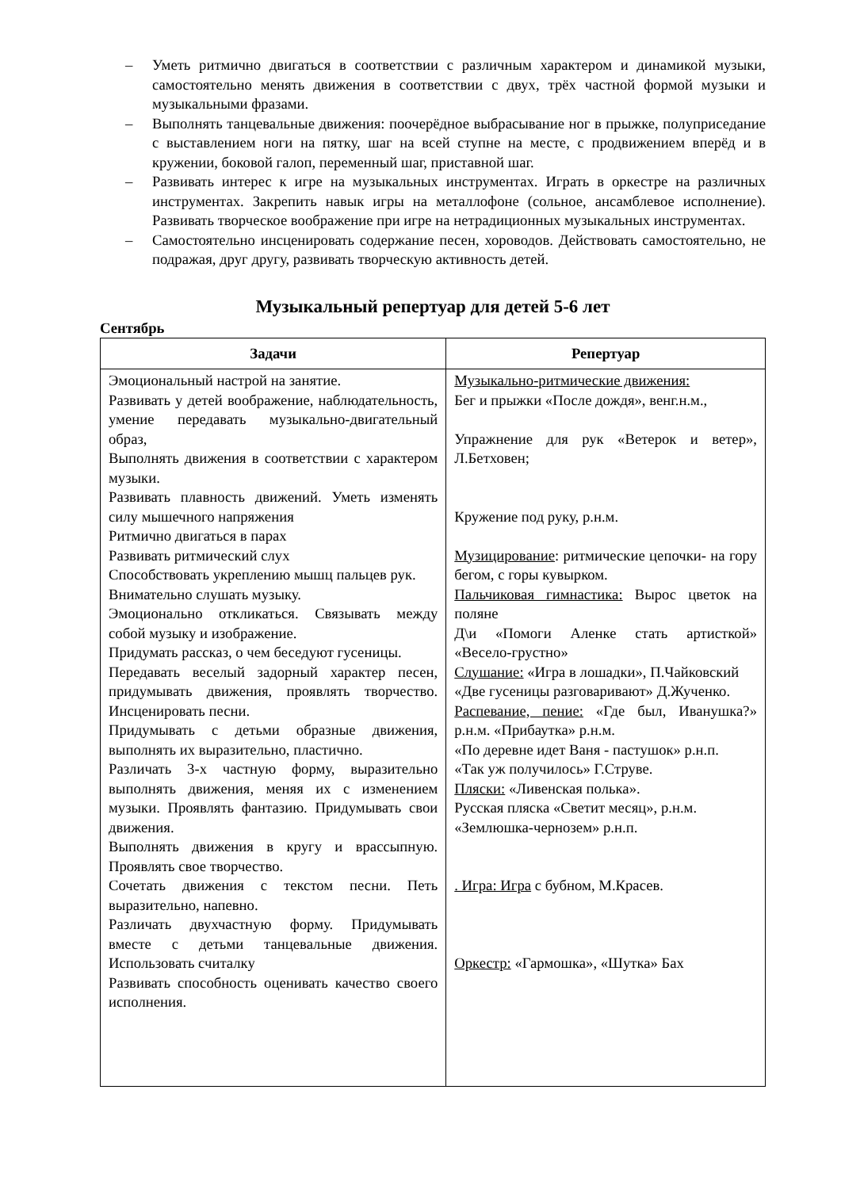– Уметь ритмично двигаться в соответствии с различным характером и динамикой музыки, самостоятельно менять движения в соответствии с двух, трёх частной формой музыки и музыкальными фразами.
– Выполнять танцевальные движения: поочерёдное выбрасывание ног в прыжке, полуприседание с выставлением ноги на пятку, шаг на всей ступне на месте, с продвижением вперёд и в кружении, боковой галоп, переменный шаг, приставной шаг.
– Развивать интерес к игре на музыкальных инструментах. Играть в оркестре на различных инструментах. Закрепить навык игры на металлофоне (сольное, ансамблевое исполнение). Развивать творческое воображение при игре на нетрадиционных музыкальных инструментах.
– Самостоятельно инсценировать содержание песен, хороводов. Действовать самостоятельно, не подражая, друг другу, развивать творческую активность детей.
Музыкальный репертуар для детей 5-6 лет
Сентябрь
| Задачи | Репертуар |
| --- | --- |
| Эмоциональный настрой на занятие. Развивать у детей воображение, наблюдательность, умение передавать музыкально-двигательный образ, Выполнять движения в соответствии с характером музыки. Развивать плавность движений. Уметь изменять силу мышечного напряжения Ритмично двигаться в парах Развивать ритмический слух Способствовать укреплению мышц пальцев рук. Внимательно слушать музыку. Эмоционально откликаться. Связывать между собой музыку и изображение. Придумать рассказ, о чем беседуют гусеницы. Передавать веселый задорный характер песен, придумывать движения, проявлять творчество. Инсценировать песни. Придумывать с детьми образные движения, выполнять их выразительно, пластично. Различать 3-х частную форму, выразительно выполнять движения, меняя их с изменением музыки. Проявлять фантазию. Придумывать свои движения. Выполнять движения в кругу и врассыпную. Проявлять свое творчество. Сочетать движения с текстом песни. Петь выразительно, напевно. Различать двухчастную форму. Придумывать вместе с детьми танцевальные движения. Использовать считалку Развивать способность оценивать качество своего исполнения. | Музыкально-ритмические движения: Бег и прыжки «После дождя», венг.н.м., Упражнение для рук «Ветерок и ветер», Л.Бетховен; Кружение под руку, р.н.м. Музицирование : ритмические цепочки- на гору бегом, с горы кувырком. Пальчиковая гимнастика: Вырос цветок на поляне Д\и «Помоги Аленке стать артисткой» «Весело-грустно» Слушание: «Игра в лошадки», П.Чайковский «Две гусеницы разговаривают» Д.Жученко. Распевание, пение: «Где был, Иванушка?» р.н.м. «Прибаутка» р.н.м. «По деревне идет Ваня - пастушок» р.н.п. «Так уж получилось» Г.Струве. Пляски: «Ливенская полька». Русская пляска «Светит месяц», р.н.м. «Землюшка-чернозем» р.н.п. . Игра: Игра с бубном, М.Красев. Оркестр: «Гармошка», «Шутка» Бах |